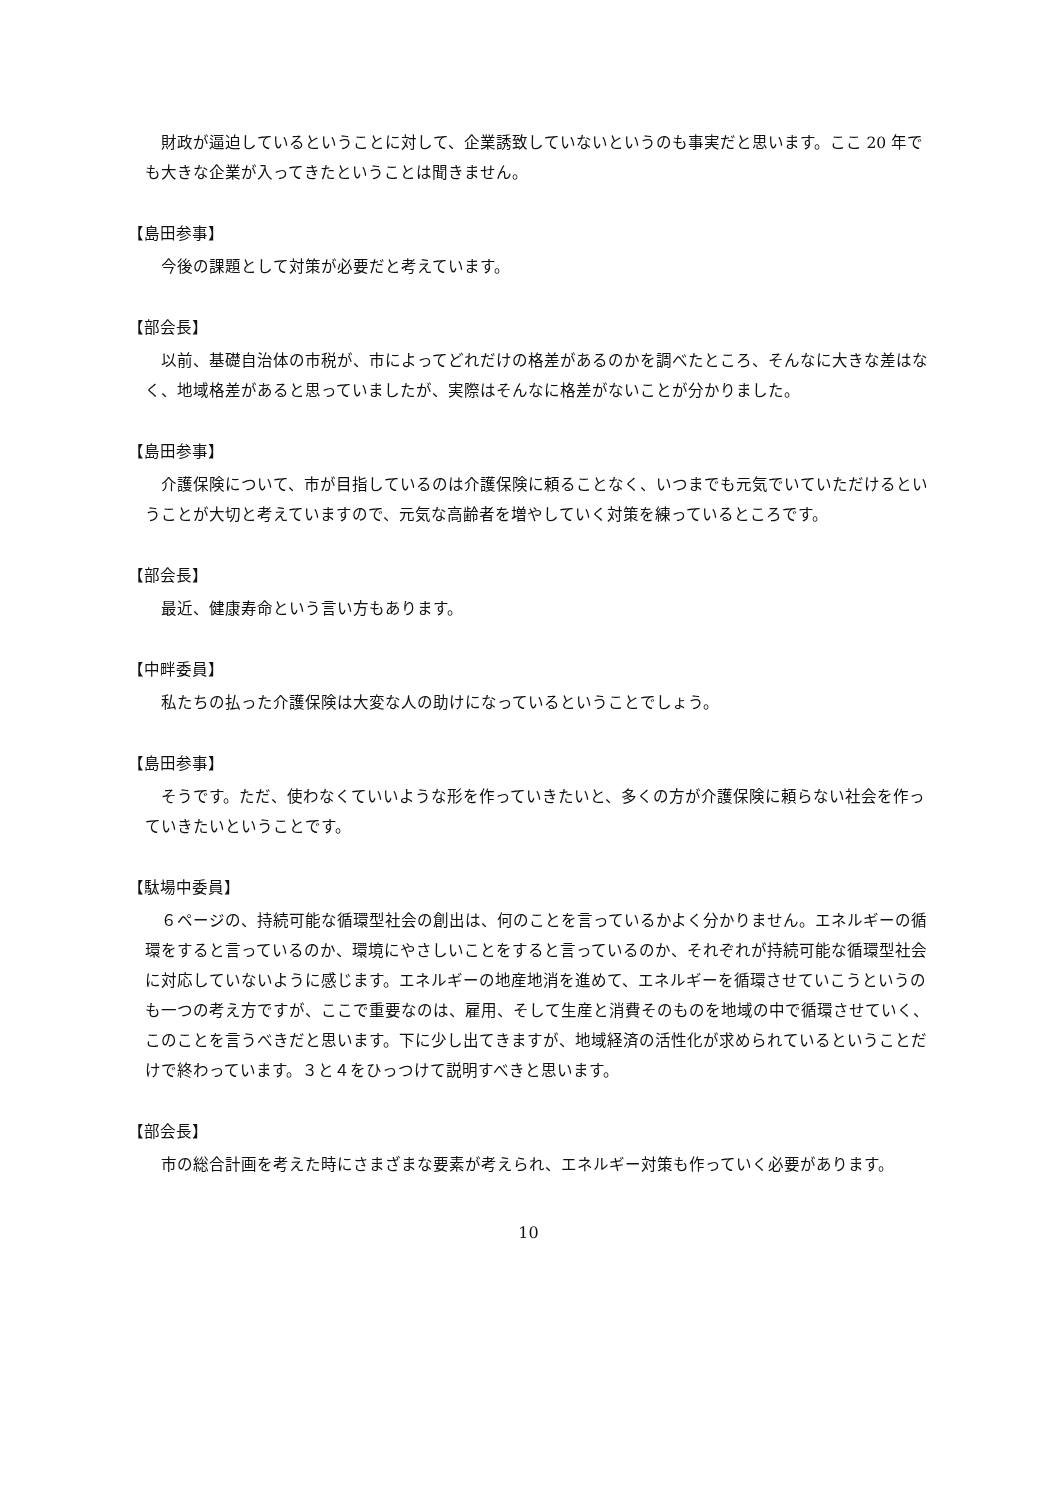財政が逼迫しているということに対して、企業誘致していないというのも事実だと思います。ここ 20 年でも大きな企業が入ってきたということは聞きません。
【島田参事】
今後の課題として対策が必要だと考えています。
【部会長】
以前、基礎自治体の市税が、市によってどれだけの格差があるのかを調べたところ、そんなに大きな差はなく、地域格差があると思っていましたが、実際はそんなに格差がないことが分かりました。
【島田参事】
介護保険について、市が目指しているのは介護保険に頼ることなく、いつまでも元気でいていただけるということが大切と考えていますので、元気な高齢者を増やしていく対策を練っているところです。
【部会長】
最近、健康寿命という言い方もあります。
【中畔委員】
私たちの払った介護保険は大変な人の助けになっているということでしょう。
【島田参事】
そうです。ただ、使わなくていいような形を作っていきたいと、多くの方が介護保険に頼らない社会を作っていきたいということです。
【駄場中委員】
６ページの、持続可能な循環型社会の創出は、何のことを言っているかよく分かりません。エネルギーの循環をすると言っているのか、環境にやさしいことをすると言っているのか、それぞれが持続可能な循環型社会に対応していないように感じます。エネルギーの地産地消を進めて、エネルギーを循環させていこうというのも一つの考え方ですが、ここで重要なのは、雇用、そして生産と消費そのものを地域の中で循環させていく、このことを言うべきだと思います。下に少し出てきますが、地域経済の活性化が求められているということだけで終わっています。３と４をひっつけて説明すべきと思います。
【部会長】
市の総合計画を考えた時にさまざまな要素が考えられ、エネルギー対策も作っていく必要があります。
10